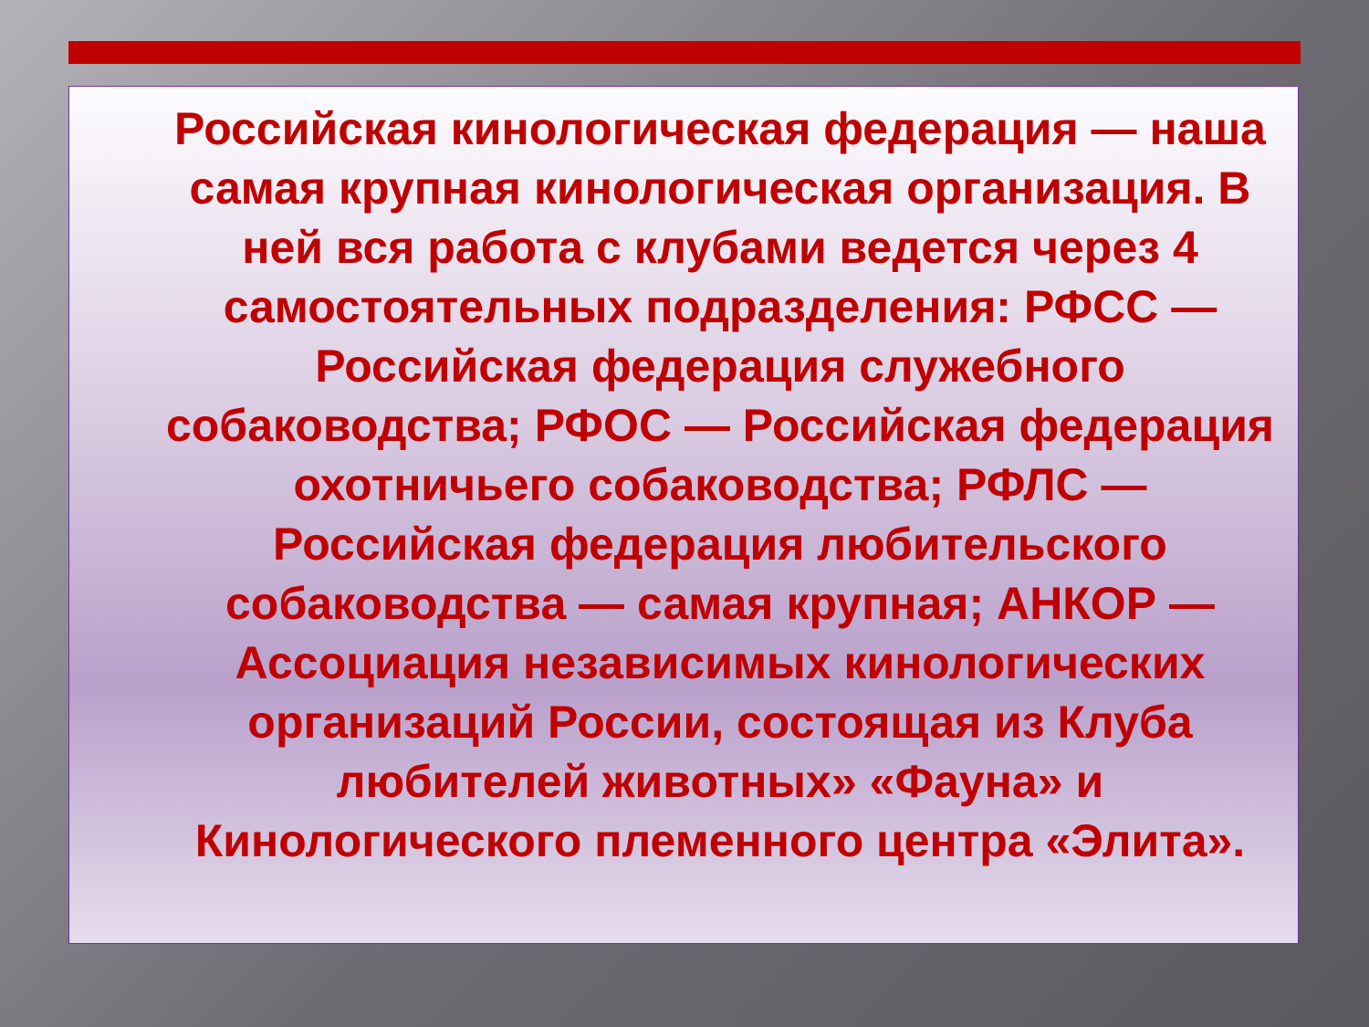Российская кинологическая федерация — наша самая крупная кинологическая организация. В ней вся работа с клубами ведется через 4 самостоятельных подразделения: РФСС — Российская федерация служебного собаководства; РФОС — Российская федерация охотничьего собаководства; РФЛС — Российская федерация любительского собаководства — самая крупная; АНКОР — Ассоциация независимых кинологических организаций России, состоящая из Клуба любителей животных» «Фауна» и Кинологического племенного центра «Элита».